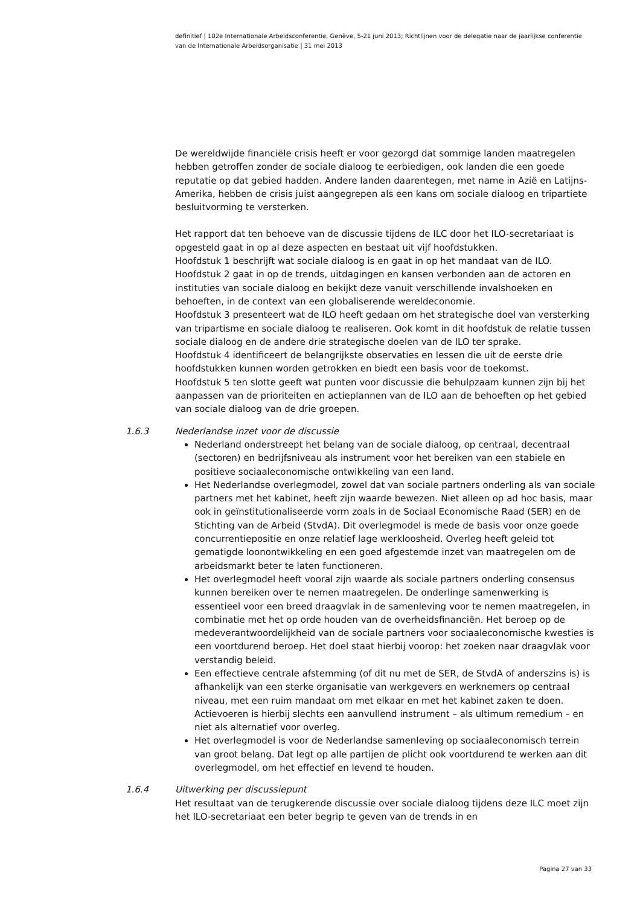definitief | 102e Internationale Arbeidsconferentie, Genève, 5-21 juni 2013; Richtlijnen voor de delegatie naar de jaarlijkse conferentie van de Internationale Arbeidsorganisatie | 31 mei 2013
De wereldwijde financiële crisis heeft er voor gezorgd dat sommige landen maatregelen hebben getroffen zonder de sociale dialoog te eerbiedigen, ook landen die een goede reputatie op dat gebied hadden. Andere landen daarentegen, met name in Azië en Latijns-Amerika, hebben de crisis juist aangegrepen als een kans om sociale dialoog en tripartiete besluitvorming te versterken.
Het rapport dat ten behoeve van de discussie tijdens de ILC door het ILO-secretariaat is opgesteld gaat in op al deze aspecten en bestaat uit vijf hoofdstukken.
Hoofdstuk 1 beschrijft wat sociale dialoog is en gaat in op het mandaat van de ILO.
Hoofdstuk 2 gaat in op de trends, uitdagingen en kansen verbonden aan de actoren en instituties van sociale dialoog en bekijkt deze vanuit verschillende invalshoeken en behoeften, in de context van een globaliserende wereldeconomie.
Hoofdstuk 3 presenteert wat de ILO heeft gedaan om het strategische doel van versterking van tripartisme en sociale dialoog te realiseren. Ook komt in dit hoofdstuk de relatie tussen sociale dialoog en de andere drie strategische doelen van de ILO ter sprake.
Hoofdstuk 4 identificeert de belangrijkste observaties en lessen die uit de eerste drie hoofdstukken kunnen worden getrokken en biedt een basis voor de toekomst.
Hoofdstuk 5 ten slotte geeft wat punten voor discussie die behulpzaam kunnen zijn bij het aanpassen van de prioriteiten en actieplannen van de ILO aan de behoeften op het gebied van sociale dialoog van de drie groepen.
1.6.3 Nederlandse inzet voor de discussie
Nederland onderstreept het belang van de sociale dialoog, op centraal, decentraal (sectoren) en bedrijfsniveau als instrument voor het bereiken van een stabiele en positieve sociaaleconomische ontwikkeling van een land.
Het Nederlandse overlegmodel, zowel dat van sociale partners onderling als van sociale partners met het kabinet, heeft zijn waarde bewezen. Niet alleen op ad hoc basis, maar ook in geïnstitutionaliseerde vorm zoals in de Sociaal Economische Raad (SER) en de Stichting van de Arbeid (StvdA). Dit overlegmodel is mede de basis voor onze goede concurrentiepositie en onze relatief lage werkloosheid. Overleg heeft geleid tot gematigde loonontwikkeling en een goed afgestemde inzet van maatregelen om de arbeidsmarkt beter te laten functioneren.
Het overlegmodel heeft vooral zijn waarde als sociale partners onderling consensus kunnen bereiken over te nemen maatregelen. De onderlinge samenwerking is essentieel voor een breed draagvlak in de samenleving voor te nemen maatregelen, in combinatie met het op orde houden van de overheidsfinanciën. Het beroep op de medeverantwoordelijkheid van de sociale partners voor sociaaleconomische kwesties is een voortdurend beroep. Het doel staat hierbij voorop: het zoeken naar draagvlak voor verstandig beleid.
Een effectieve centrale afstemming (of dit nu met de SER, de StvdA of anderszins is) is afhankelijk van een sterke organisatie van werkgevers en werknemers op centraal niveau, met een ruim mandaat om met elkaar en met het kabinet zaken te doen. Actievoeren is hierbij slechts een aanvullend instrument – als ultimum remedium – en niet als alternatief voor overleg.
Het overlegmodel is voor de Nederlandse samenleving op sociaaleconomisch terrein van groot belang. Dat legt op alle partijen de plicht ook voortdurend te werken aan dit overlegmodel, om het effectief en levend te houden.
1.6.4 Uitwerking per discussiepunt
Het resultaat van de terugkerende discussie over sociale dialoog tijdens deze ILC moet zijn het ILO-secretariaat een beter begrip te geven van de trends in en
Pagina 27 van 33